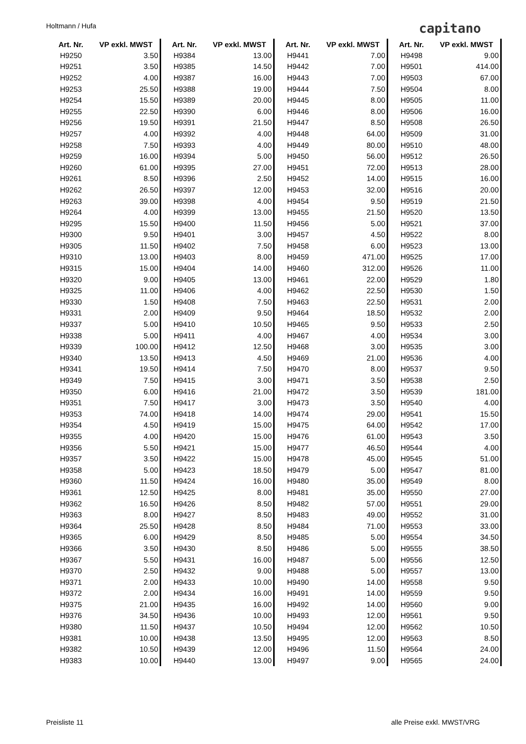Holtmann / Hufa capitano
| Art. Nr. | VP exkl. MWST |
| --- | --- |
| H9250 | 3.50 |
| H9251 | 3.50 |
| H9252 | 4.00 |
| H9253 | 25.50 |
| H9254 | 15.50 |
| H9255 | 22.50 |
| H9256 | 19.50 |
| H9257 | 4.00 |
| H9258 | 7.50 |
| H9259 | 16.00 |
| H9260 | 61.00 |
| H9261 | 8.50 |
| H9262 | 26.50 |
| H9263 | 39.00 |
| H9264 | 4.00 |
| H9295 | 15.50 |
| H9300 | 9.50 |
| H9305 | 11.50 |
| H9310 | 13.00 |
| H9315 | 15.00 |
| H9320 | 9.00 |
| H9325 | 11.00 |
| H9330 | 1.50 |
| H9331 | 2.00 |
| H9337 | 5.00 |
| H9338 | 5.00 |
| H9339 | 100.00 |
| H9340 | 13.50 |
| H9341 | 19.50 |
| H9349 | 7.50 |
| H9350 | 6.00 |
| H9351 | 7.50 |
| H9353 | 74.00 |
| H9354 | 4.50 |
| H9355 | 4.00 |
| H9356 | 5.50 |
| H9357 | 3.50 |
| H9358 | 5.00 |
| H9360 | 11.50 |
| H9361 | 12.50 |
| H9362 | 16.50 |
| H9363 | 8.00 |
| H9364 | 25.50 |
| H9365 | 6.00 |
| H9366 | 3.50 |
| H9367 | 5.50 |
| H9370 | 2.50 |
| H9371 | 2.00 |
| H9372 | 2.00 |
| H9375 | 21.00 |
| H9376 | 34.50 |
| H9380 | 11.50 |
| H9381 | 10.00 |
| H9382 | 10.50 |
| H9383 | 10.00 |
| Art. Nr. | VP exkl. MWST |
| --- | --- |
| H9384 | 13.00 |
| H9385 | 14.50 |
| H9387 | 16.00 |
| H9388 | 19.00 |
| H9389 | 20.00 |
| H9390 | 6.00 |
| H9391 | 21.50 |
| H9392 | 4.00 |
| H9393 | 4.00 |
| H9394 | 5.00 |
| H9395 | 27.00 |
| H9396 | 2.50 |
| H9397 | 12.00 |
| H9398 | 4.00 |
| H9399 | 13.00 |
| H9400 | 11.50 |
| H9401 | 3.00 |
| H9402 | 7.50 |
| H9403 | 8.00 |
| H9404 | 14.00 |
| H9405 | 13.00 |
| H9406 | 4.00 |
| H9408 | 7.50 |
| H9409 | 9.50 |
| H9410 | 10.50 |
| H9411 | 4.00 |
| H9412 | 12.50 |
| H9413 | 4.50 |
| H9414 | 7.50 |
| H9415 | 3.00 |
| H9416 | 21.00 |
| H9417 | 3.00 |
| H9418 | 14.00 |
| H9419 | 15.00 |
| H9420 | 15.00 |
| H9421 | 15.00 |
| H9422 | 15.00 |
| H9423 | 18.50 |
| H9424 | 16.00 |
| H9425 | 8.00 |
| H9426 | 8.50 |
| H9427 | 8.50 |
| H9428 | 8.50 |
| H9429 | 8.50 |
| H9430 | 8.50 |
| H9431 | 16.00 |
| H9432 | 9.00 |
| H9433 | 10.00 |
| H9434 | 16.00 |
| H9435 | 16.00 |
| H9436 | 10.00 |
| H9437 | 10.50 |
| H9438 | 13.50 |
| H9439 | 12.00 |
| H9440 | 13.00 |
| Art. Nr. | VP exkl. MWST |
| --- | --- |
| H9441 | 7.00 |
| H9442 | 7.00 |
| H9443 | 7.00 |
| H9444 | 7.50 |
| H9445 | 8.00 |
| H9446 | 8.00 |
| H9447 | 8.50 |
| H9448 | 64.00 |
| H9449 | 80.00 |
| H9450 | 56.00 |
| H9451 | 72.00 |
| H9452 | 14.00 |
| H9453 | 32.00 |
| H9454 | 9.50 |
| H9455 | 21.50 |
| H9456 | 5.00 |
| H9457 | 4.50 |
| H9458 | 6.00 |
| H9459 | 471.00 |
| H9460 | 312.00 |
| H9461 | 22.00 |
| H9462 | 22.50 |
| H9463 | 22.50 |
| H9464 | 18.50 |
| H9465 | 9.50 |
| H9467 | 4.00 |
| H9468 | 3.00 |
| H9469 | 21.00 |
| H9470 | 8.00 |
| H9471 | 3.50 |
| H9472 | 3.50 |
| H9473 | 3.50 |
| H9474 | 29.00 |
| H9475 | 64.00 |
| H9476 | 61.00 |
| H9477 | 46.50 |
| H9478 | 45.00 |
| H9479 | 5.00 |
| H9480 | 35.00 |
| H9481 | 35.00 |
| H9482 | 57.00 |
| H9483 | 49.00 |
| H9484 | 71.00 |
| H9485 | 5.00 |
| H9486 | 5.00 |
| H9487 | 5.00 |
| H9488 | 5.00 |
| H9490 | 14.00 |
| H9491 | 14.00 |
| H9492 | 14.00 |
| H9493 | 12.00 |
| H9494 | 12.00 |
| H9495 | 12.00 |
| H9496 | 11.50 |
| H9497 | 9.00 |
| Art. Nr. | VP exkl. MWST |
| --- | --- |
| H9498 | 9.00 |
| H9501 | 414.00 |
| H9503 | 67.00 |
| H9504 | 8.00 |
| H9505 | 11.00 |
| H9506 | 16.00 |
| H9508 | 26.50 |
| H9509 | 31.00 |
| H9510 | 48.00 |
| H9512 | 26.50 |
| H9513 | 28.00 |
| H9515 | 16.00 |
| H9516 | 20.00 |
| H9519 | 21.50 |
| H9520 | 13.50 |
| H9521 | 37.00 |
| H9522 | 8.00 |
| H9523 | 13.00 |
| H9525 | 17.00 |
| H9526 | 11.00 |
| H9529 | 1.80 |
| H9530 | 1.50 |
| H9531 | 2.00 |
| H9532 | 2.00 |
| H9533 | 2.50 |
| H9534 | 3.00 |
| H9535 | 3.00 |
| H9536 | 4.00 |
| H9537 | 9.50 |
| H9538 | 2.50 |
| H9539 | 181.00 |
| H9540 | 4.00 |
| H9541 | 15.50 |
| H9542 | 17.00 |
| H9543 | 3.50 |
| H9544 | 4.00 |
| H9545 | 51.00 |
| H9547 | 81.00 |
| H9549 | 8.00 |
| H9550 | 27.00 |
| H9551 | 29.00 |
| H9552 | 31.00 |
| H9553 | 33.00 |
| H9554 | 34.50 |
| H9555 | 38.50 |
| H9556 | 12.50 |
| H9557 | 13.00 |
| H9558 | 9.50 |
| H9559 | 9.50 |
| H9560 | 9.00 |
| H9561 | 9.50 |
| H9562 | 10.50 |
| H9563 | 8.50 |
| H9564 | 24.00 |
| H9565 | 24.00 |
Preisliste 11 alle Preise exkl. MWST/VRG